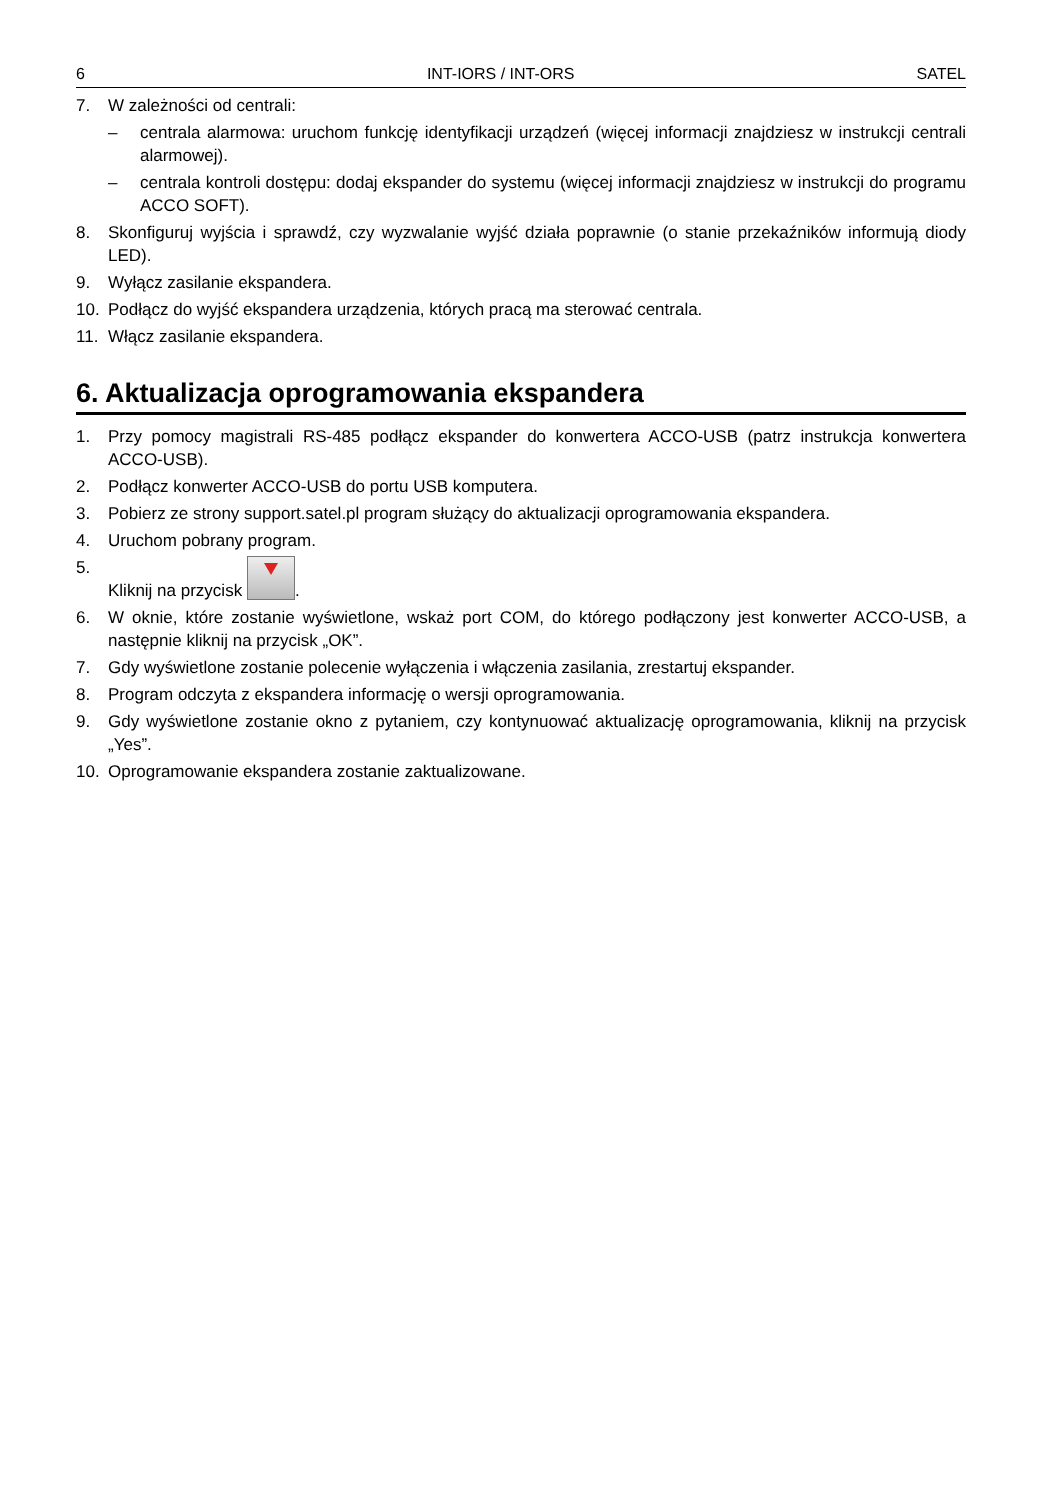6 INT-IORS / INT-ORS SATEL
7. W zależności od centrali:
– centrala alarmowa: uruchom funkcję identyfikacji urządzeń (więcej informacji znajdziesz w instrukcji centrali alarmowej).
– centrala kontroli dostępu: dodaj ekspander do systemu (więcej informacji znajdziesz w instrukcji do programu ACCO SOFT).
8. Skonfiguruj wyjścia i sprawdź, czy wyzwalanie wyjść działa poprawnie (o stanie przekaźników informują diody LED).
9. Wyłącz zasilanie ekspandera.
10. Podłącz do wyjść ekspandera urządzenia, których pracą ma sterować centrala.
11. Włącz zasilanie ekspandera.
6. Aktualizacja oprogramowania ekspandera
1. Przy pomocy magistrali RS-485 podłącz ekspander do konwertera ACCO-USB (patrz instrukcja konwertera ACCO-USB).
2. Podłącz konwerter ACCO-USB do portu USB komputera.
3. Pobierz ze strony support.satel.pl program służący do aktualizacji oprogramowania ekspandera.
4. Uruchom pobrany program.
5. Kliknij na przycisk .
6. W oknie, które zostanie wyświetlone, wskaż port COM, do którego podłączony jest konwerter ACCO-USB, a następnie kliknij na przycisk „OK”.
7. Gdy wyświetlone zostanie polecenie wyłączenia i włączenia zasilania, zrestartuj ekspander.
8. Program odczyta z ekspandera informację o wersji oprogramowania.
9. Gdy wyświetlone zostanie okno z pytaniem, czy kontynuować aktualizację oprogramowania, kliknij na przycisk „Yes”.
10. Oprogramowanie ekspandera zostanie zaktualizowane.